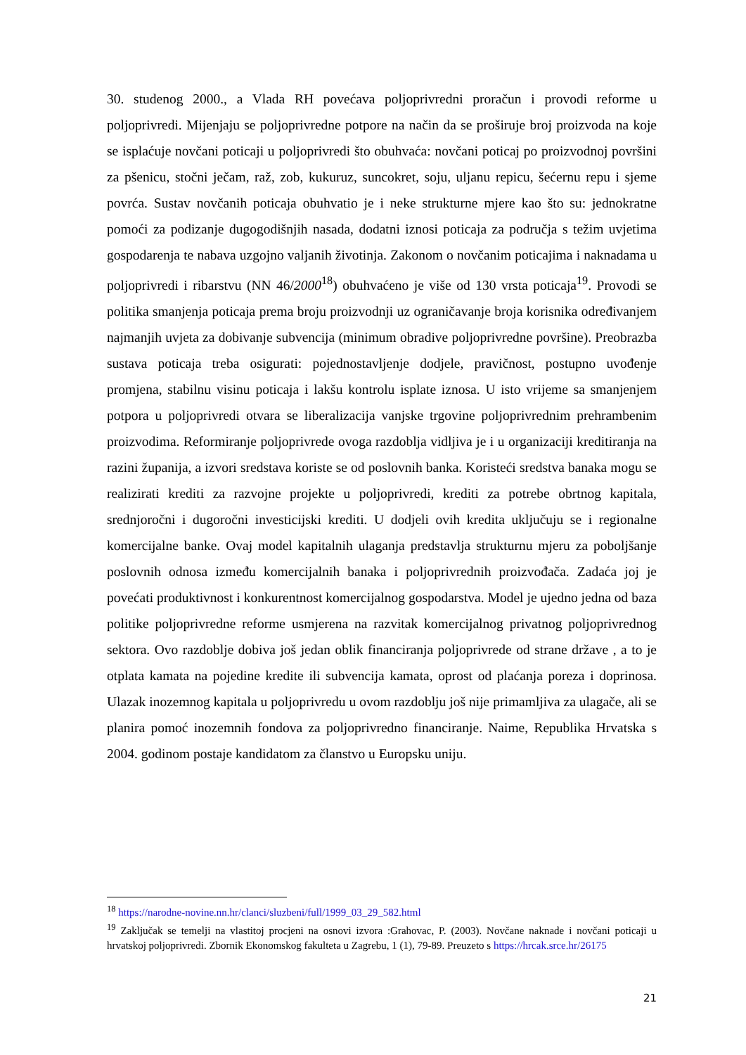30. studenog 2000., a Vlada RH povećava poljoprivredni proračun i provodi reforme u poljoprivredi. Mijenjaju se poljoprivredne potpore na način da se proširuje broj proizvoda na koje se isplaćuje novčani poticaji u poljoprivredi što obuhvaća: novčani poticaj po proizvodnoj površini za pšenicu, stočni ječam, raž, zob, kukuruz, suncokret, soju, uljanu repicu, šećernu repu i sjeme povrća. Sustav novčanih poticaja obuhvatio je i neke strukturne mjere kao što su: jednokratne pomoći za podizanje dugogodišnjih nasada, dodatni iznosi poticaja za područja s težim uvjetima gospodarenja te nabava uzgojno valjanih životinja. Zakonom o novčanim poticajima i naknadama u poljoprivredi i ribarstvu (NN 46/2000<sup>18</sup>) obuhvaćeno je više od 130 vrsta poticaja<sup>19</sup>. Provodi se politika smanjenja poticaja prema broju proizvodnji uz ograničavanje broja korisnika određivanjem najmanjih uvjeta za dobivanje subvencija (minimum obradive poljoprivredne površine). Preobrazba sustava poticaja treba osigurati: pojednostavljenje dodjele, pravičnost, postupno uvođenje promjena, stabilnu visinu poticaja i lakšu kontrolu isplate iznosa. U isto vrijeme sa smanjenjem potpora u poljoprivredi otvara se liberalizacija vanjske trgovine poljoprivrednim prehrambenim proizvodima. Reformiranje poljoprivrede ovoga razdoblja vidljiva je i u organizaciji kreditiranja na razini županija, a izvori sredstava koriste se od poslovnih banka. Koristeći sredstva banaka mogu se realizirati krediti za razvojne projekte u poljoprivredi, krediti za potrebe obrtnog kapitala, srednjoročni i dugoročni investicijski krediti. U dodjeli ovih kredita uključuju se i regionalne komercijalne banke. Ovaj model kapitalnih ulaganja predstavlja strukturnu mjeru za poboljšanje poslovnih odnosa između komercijalnih banaka i poljoprivrednih proizvođača. Zadaća joj je povećati produktivnost i konkurentnost komercijalnog gospodarstva. Model je ujedno jedna od baza politike poljoprivredne reforme usmjerena na razvitak komercijalnog privatnog poljoprivrednog sektora. Ovo razdoblje dobiva još jedan oblik financiranja poljoprivrede od strane države , a to je otplata kamata na pojedine kredite ili subvencija kamata, oprost od plaćanja poreza i doprinosa. Ulazak inozemnog kapitala u poljoprivredu u ovom razdoblju još nije primamljiva za ulagače, ali se planira pomoć inozemnih fondova za poljoprivredno financiranje. Naime, Republika Hrvatska s 2004. godinom postaje kandidatom za članstvo u Europsku uniju.
<sup>18</sup> https://narodne-novine.nn.hr/clanci/sluzbeni/full/1999_03_29_582.html
<sup>19</sup> Zaključak se temelji na vlastitoj procjeni na osnovi izvora :Grahovac, P. (2003). Novčane naknade i novčani poticaji u hrvatskoj poljoprivredi. Zbornik Ekonomskog fakulteta u Zagrebu, 1 (1), 79-89. Preuzeto s https://hrcak.srce.hr/26175
21